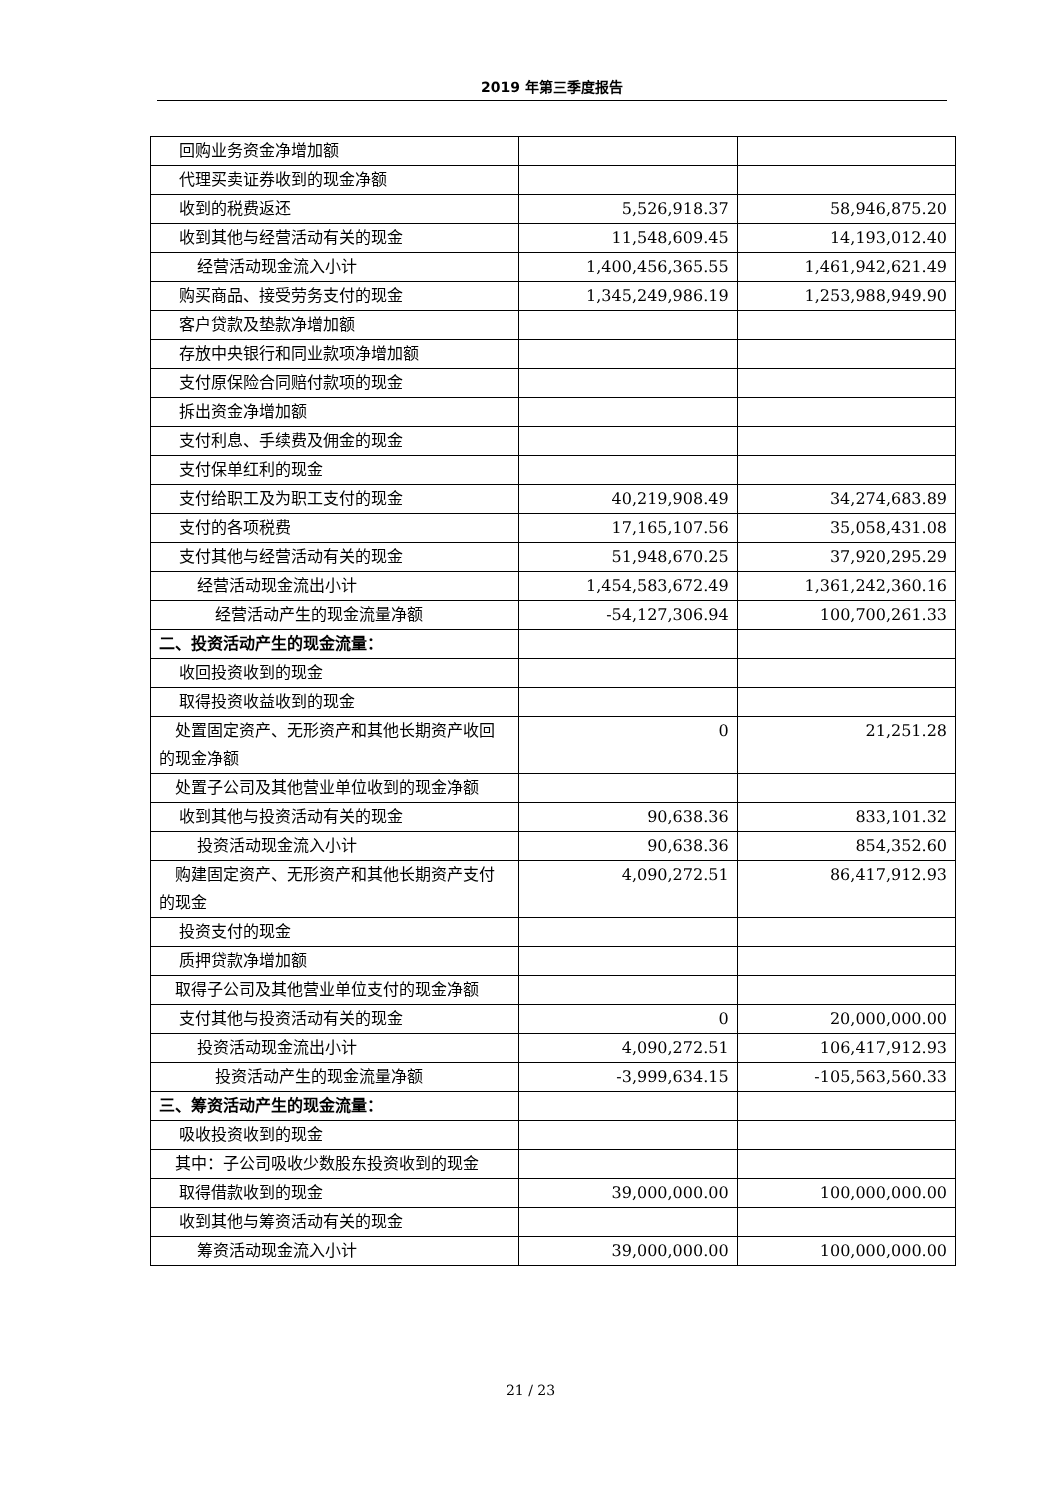2019 年第三季度报告
| 回购业务资金净增加额 | | |
| 代理买卖证券收到的现金净额 | | |
| 收到的税费返还 | 5,526,918.37 | 58,946,875.20 |
| 收到其他与经营活动有关的现金 | 11,548,609.45 | 14,193,012.40 |
| 经营活动现金流入小计 | 1,400,456,365.55 | 1,461,942,621.49 |
| 购买商品、接受劳务支付的现金 | 1,345,249,986.19 | 1,253,988,949.90 |
| 客户贷款及垫款净增加额 | | |
| 存放中央银行和同业款项净增加额 | | |
| 支付原保险合同赔付款项的现金 | | |
| 拆出资金净增加额 | | |
| 支付利息、手续费及佣金的现金 | | |
| 支付保单红利的现金 | | |
| 支付给职工及为职工支付的现金 | 40,219,908.49 | 34,274,683.89 |
| 支付的各项税费 | 17,165,107.56 | 35,058,431.08 |
| 支付其他与经营活动有关的现金 | 51,948,670.25 | 37,920,295.29 |
| 经营活动现金流出小计 | 1,454,583,672.49 | 1,361,242,360.16 |
| 经营活动产生的现金流量净额 | -54,127,306.94 | 100,700,261.33 |
| 二、投资活动产生的现金流量： | | |
| 收回投资收到的现金 | | |
| 取得投资收益收到的现金 | | |
| 处置固定资产、无形资产和其他长期资产收回的现金净额 | 0 | 21,251.28 |
| 处置子公司及其他营业单位收到的现金净额 | | |
| 收到其他与投资活动有关的现金 | 90,638.36 | 833,101.32 |
| 投资活动现金流入小计 | 90,638.36 | 854,352.60 |
| 购建固定资产、无形资产和其他长期资产支付的现金 | 4,090,272.51 | 86,417,912.93 |
| 投资支付的现金 | | |
| 质押贷款净增加额 | | |
| 取得子公司及其他营业单位支付的现金净额 | | |
| 支付其他与投资活动有关的现金 | 0 | 20,000,000.00 |
| 投资活动现金流出小计 | 4,090,272.51 | 106,417,912.93 |
| 投资活动产生的现金流量净额 | -3,999,634.15 | -105,563,560.33 |
| 三、筹资活动产生的现金流量： | | |
| 吸收投资收到的现金 | | |
| 其中：子公司吸收少数股东投资收到的现金 | | |
| 取得借款收到的现金 | 39,000,000.00 | 100,000,000.00 |
| 收到其他与筹资活动有关的现金 | | |
| 筹资活动现金流入小计 | 39,000,000.00 | 100,000,000.00 |
21 / 23